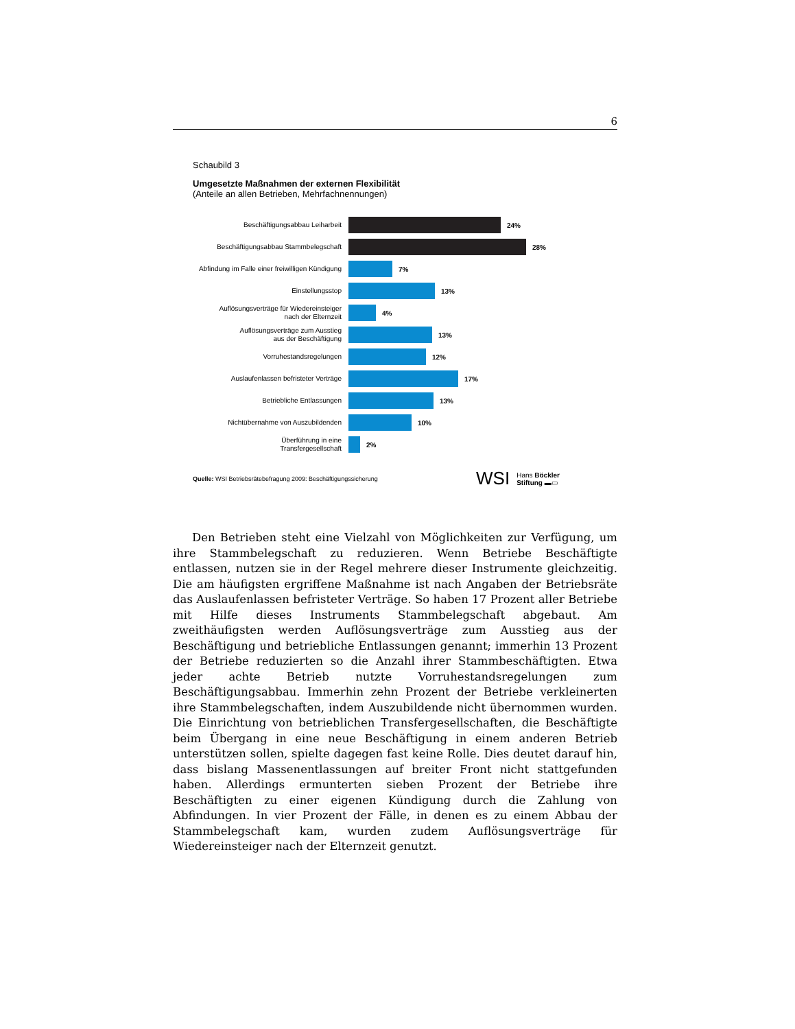6
Schaubild 3
Umgesetzte Maßnahmen der externen Flexibilität
(Anteile an allen Betrieben, Mehrfachnennungen)
Beschäftigungsabbau Leiharbeit
24%
Beschäftigungsabbau Stammbelegschaft
28%
Abfindung im Falle einer freiwilligen Kündigung
7%
Einstellungsstop
13%
Auflösungsverträge für Wiedereinsteiger
nach der Elternzeit
4%
Auflösungsverträge zum Ausstieg
aus der Beschäftigung
13%
Vorruhestandsregelungen
12%
Auslaufenlassen befristeter Verträge
17%
Betriebliche Entlassungen
13%
Nichtübernahme von Auszubildenden
10%
Überführung in eine
Transfergesellschaft
2%
Quelle: WSI Betriebsrätebefragung 2009: Beschäftigungssicherung
WSI Hans Böckler
Stiftung ▬▭
Den Betrieben steht eine Vielzahl von Möglichkeiten zur Verfügung, um ihre Stammbelegschaft zu reduzieren. Wenn Betriebe Beschäftigte entlassen, nutzen sie in der Regel mehrere dieser Instrumente gleichzeitig. Die am häufigsten ergriffene Maßnahme ist nach Angaben der Betriebsräte das Auslaufenlassen befristeter Verträge. So haben 17 Prozent aller Betriebe mit Hilfe dieses Instruments Stammbelegschaft abgebaut. Am zweithäufigsten werden Auflösungsverträge zum Ausstieg aus der Beschäftigung und betriebliche Entlassungen genannt; immerhin 13 Prozent der Betriebe reduzierten so die Anzahl ihrer Stammbeschäftigten. Etwa jeder achte Betrieb nutzte Vorruhestandsregelungen zum Beschäftigungsabbau. Immerhin zehn Prozent der Betriebe verkleinerten ihre Stammbelegschaften, indem Auszubildende nicht übernommen wurden. Die Einrichtung von betrieblichen Transfergesellschaften, die Beschäftigte beim Übergang in eine neue Beschäftigung in einem anderen Betrieb unterstützen sollen, spielte dagegen fast keine Rolle. Dies deutet darauf hin, dass bislang Massenentlassungen auf breiter Front nicht stattgefunden haben. Allerdings ermunterten sieben Prozent der Betriebe ihre Beschäftigten zu einer eigenen Kündigung durch die Zahlung von Abfindungen. In vier Prozent der Fälle, in denen es zu einem Abbau der Stammbelegschaft kam, wurden zudem Auflösungsverträge für Wiedereinsteiger nach der Elternzeit genutzt.